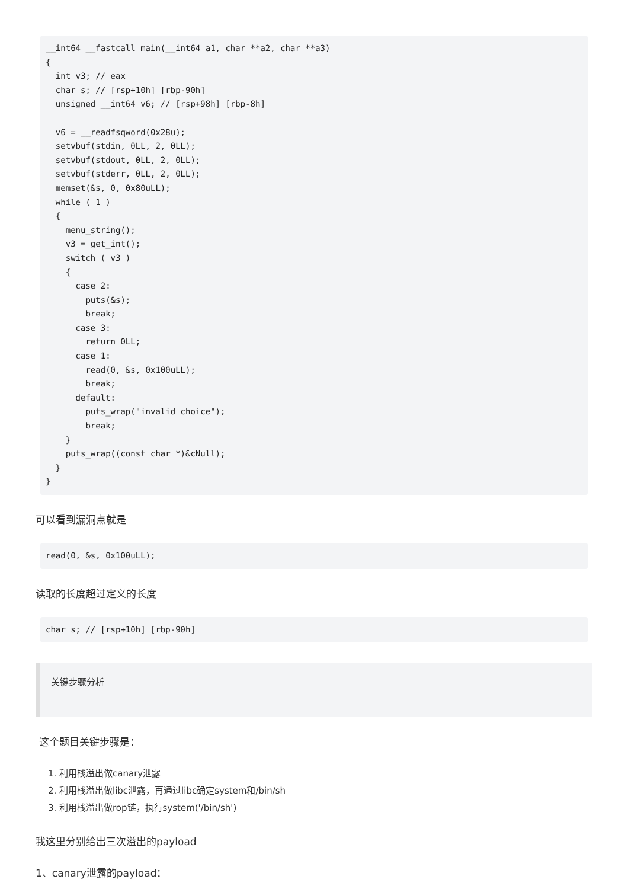__int64 __fastcall main(__int64 a1, char **a2, char **a3)
{
  int v3; // eax
  char s; // [rsp+10h] [rbp-90h]
  unsigned __int64 v6; // [rsp+98h] [rbp-8h]

  v6 = __readfsqword(0x28u);
  setvbuf(stdin, 0LL, 2, 0LL);
  setvbuf(stdout, 0LL, 2, 0LL);
  setvbuf(stderr, 0LL, 2, 0LL);
  memset(&s, 0, 0x80uLL);
  while ( 1 )
  {
    menu_string();
    v3 = get_int();
    switch ( v3 )
    {
      case 2:
        puts(&s);
        break;
      case 3:
        return 0LL;
      case 1:
        read(0, &s, 0x100uLL);
        break;
      default:
        puts_wrap("invalid choice");
        break;
    }
    puts_wrap((const char *)&cNull);
  }
}
可以看到漏洞点就是
read(0, &s, 0x100uLL);
读取的长度超过定义的长度
char s; // [rsp+10h] [rbp-90h]
关键步骤分析
这个题目关键步骤是：
1. 利用栈溢出做canary泄露
2. 利用栈溢出做libc泄露，再通过libc确定system和/bin/sh
3. 利用栈溢出做rop链，执行system('/bin/sh')
我这里分别给出三次溢出的payload
1、canary泄露的payload：